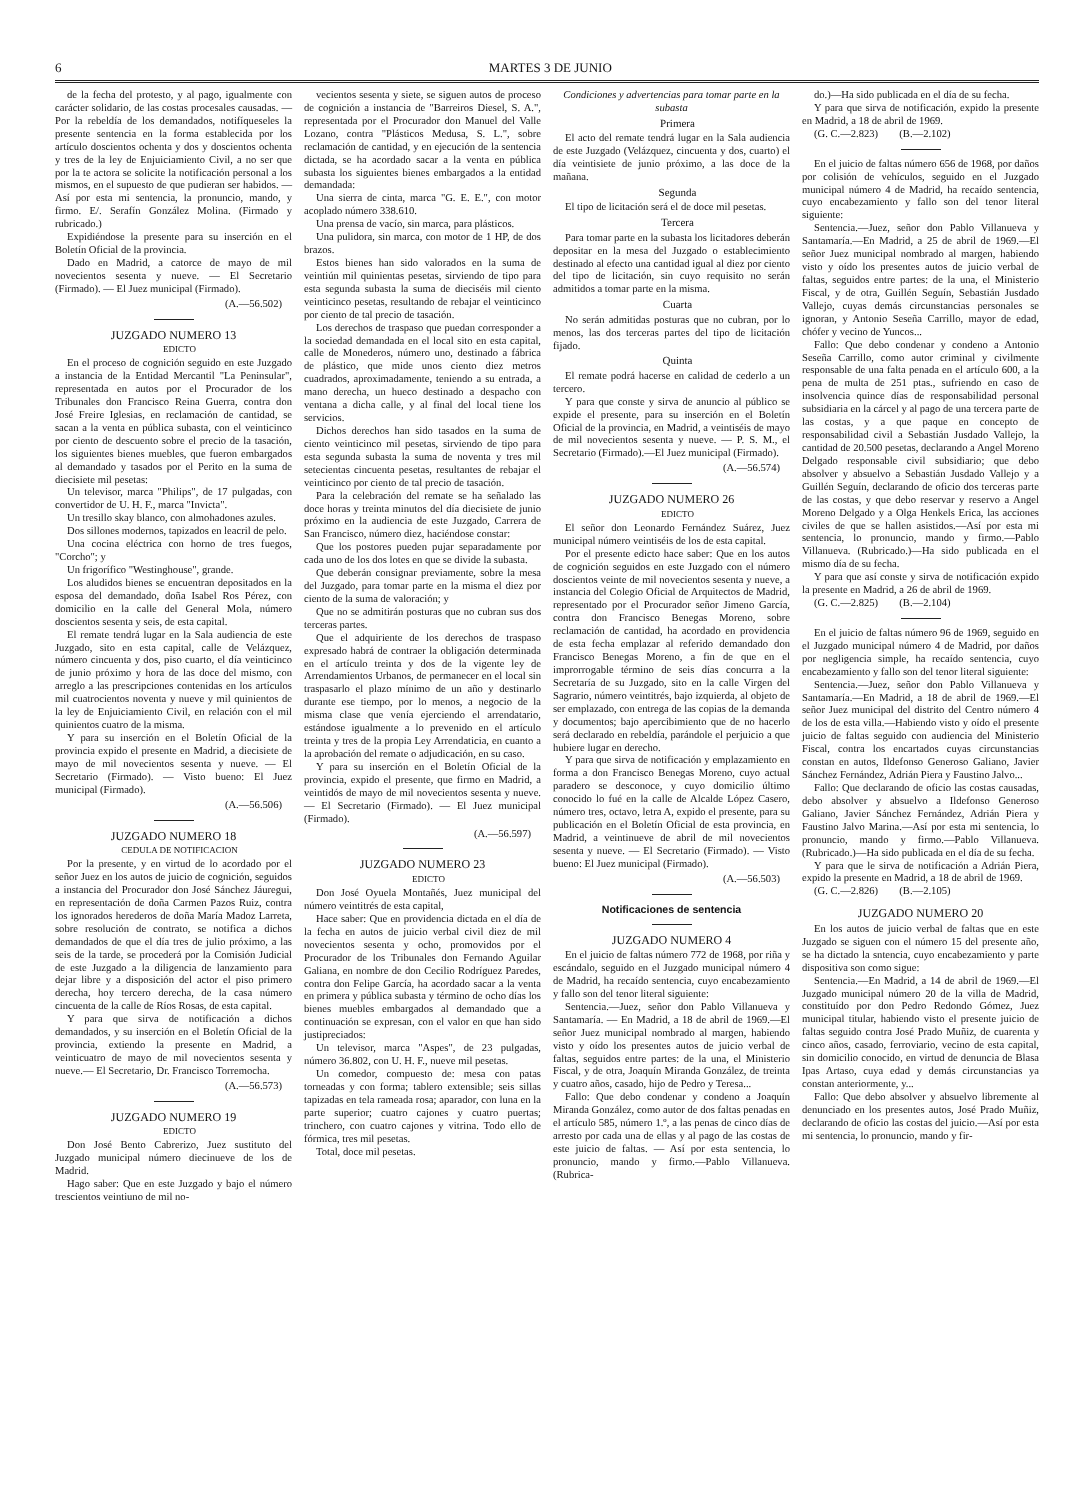6 MARTES 3 DE JUNIO
de la fecha del protesto, y al pago, igualmente con carácter solidario, de las costas procesales causadas. — Por la rebeldía de los demandados, notifíqueseles la presente sentencia en la forma establecida por los artículo doscientos ochenta y dos y doscientos ochenta y tres de la ley de Enjuiciamiento Civil, a no ser que por la te actora se solicite la notificación personal a los mismos, en el supuesto de que pudieran ser habidos. — Así por esta mi sentencia, la pronuncio, mando, y firmo. E/. Serafín González Molina. (Firmado y rubricado.)
Expidiéndose la presente para su inserción en el Boletín Oficial de la provincia.
Dado en Madrid, a catorce de mayo de mil novecientos sesenta y nueve. — El Secretario (Firmado). — El Juez municipal (Firmado).
(A.—56.502)
JUZGADO NUMERO 13
EDICTO
En el proceso de cognición seguido en este Juzgado a instancia de la Entidad Mercantil "La Peninsular", representada en autos por el Procurador de los Tribunales don Francisco Reina Guerra, contra don José Freire Iglesias, en reclamación de cantidad, se sacan a la venta en pública subasta, con el veinticinco por ciento de descuento sobre el precio de la tasación, los siguientes bienes muebles, que fueron embargados al demandado y tasados por el Perito en la suma de diecisiete mil pesetas:
Un televisor, marca "Philips", de 17 pulgadas, con convertidor de U. H. F., marca "Invicta".
Un tresillo skay blanco, con almohadones azules.
Dos sillones modernos, tapizados en leacril de pelo.
Una cocina eléctrica con horno de tres fuegos, "Corcho"; y
Un frigorífico "Westinghouse", grande.
Los aludidos bienes se encuentran depositados en la esposa del demandado, doña Isabel Ros Pérez, con domicilio en la calle del General Mola, número doscientos sesenta y seis, de esta capital.
El remate tendrá lugar en la Sala audiencia de este Juzgado, sito en esta capital, calle de Velázquez, número cincuenta y dos, piso cuarto, el día veinticinco de junio próximo y hora de las doce del mismo, con arreglo a las prescripciones contenidas en los artículos mil cuatrocientos noventa y nueve y mil quinientos de la ley de Enjuiciamiento Civil, en relación con el mil quinientos cuatro de la misma.
Y para su inserción en el Boletín Oficial de la provincia expido el presente en Madrid, a diecisiete de mayo de mil novecientos sesenta y nueve. — El Secretario (Firmado). — Visto bueno: El Juez municipal (Firmado).
(A.—56.506)
JUZGADO NUMERO 18
CEDULA DE NOTIFICACION
Por la presente, y en virtud de lo acordado por el señor Juez en los autos de juicio de cognición, seguidos a instancia del Procurador don José Sánchez Jáuregui, en representación de doña Carmen Pazos Ruiz, contra los ignorados herederos de doña María Madoz Larreta, sobre resolución de contrato, se notifica a dichos demandados de que el día tres de julio próximo, a las seis de la tarde, se procederá por la Comisión Judicial de este Juzgado a la diligencia de lanzamiento para dejar libre y a disposición del actor el piso primero derecha, hoy tercero derecha, de la casa número cincuenta de la calle de Ríos Rosas, de esta capital.
Y para que sirva de notificación a dichos demandados, y su inserción en el Boletín Oficial de la provincia, extiendo la presente en Madrid, a veinticuatro de mayo de mil novecientos sesenta y nueve.— El Secretario, Dr. Francisco Torremocha.
(A.—56.573)
JUZGADO NUMERO 19
EDICTO
Don José Bento Cabrerizo, Juez sustituto del Juzgado municipal número diecinueve de los de Madrid.
Hago saber: Que en este Juzgado y bajo el número trescientos veintiuno de mil no-
vecientos sesenta y siete, se siguen autos de proceso de cognición a instancia de "Barreiros Diesel, S. A.", representada por el Procurador don Manuel del Valle Lozano, contra "Plásticos Medusa, S. L.", sobre reclamación de cantidad, y en ejecución de la sentencia dictada, se ha acordado sacar a la venta en pública subasta los siguientes bienes embargados a la entidad demandada:
Una sierra de cinta, marca "G. E. E.", con motor acoplado número 338.610.
Una prensa de vacío, sin marca, para plásticos.
Una pulidora, sin marca, con motor de 1 HP, de dos brazos.
Estos bienes han sido valorados en la suma de veintiún mil quinientas pesetas, sirviendo de tipo para esta segunda subasta la suma de dieciséis mil ciento veinticinco pesetas, resultando de rebajar el veinticinco por ciento de tal precio de tasación.
Los derechos de traspaso que puedan corresponder a la sociedad demandada en el local sito en esta capital, calle de Monederos, número uno, destinado a fábrica de plástico, que mide unos ciento diez metros cuadrados, aproximadamente, teniendo a su entrada, a mano derecha, un hueco destinado a despacho con ventana a dicha calle, y al final del local tiene los servicios.
Dichos derechos han sido tasados en la suma de ciento veinticinco mil pesetas, sirviendo de tipo para esta segunda subasta la suma de noventa y tres mil setecientas cincuenta pesetas, resultantes de rebajar el veinticinco por ciento de tal precio de tasación.
Para la celebración del remate se ha señalado las doce horas y treinta minutos del día diecisiete de junio próximo en la audiencia de este Juzgado, Carrera de San Francisco, número diez, haciéndose constar:
Que los postores pueden pujar separadamente por cada uno de los dos lotes en que se divide la subasta.
Que deberán consignar previamente, sobre la mesa del Juzgado, para tomar parte en la misma el diez por ciento de la suma de valoración; y
Que no se admitirán posturas que no cubran sus dos terceras partes.
Que el adquiriente de los derechos de traspaso expresado habrá de contraer la obligación determinada en el artículo treinta y dos de la vigente ley de Arrendamientos Urbanos, de permanecer en el local sin traspasarlo el plazo mínimo de un año y destinarlo durante ese tiempo, por lo menos, a negocio de la misma clase que venía ejerciendo el arrendatario, estándose igualmente a lo prevenido en el artículo treinta y tres de la propia Ley Arrendaticia, en cuanto a la aprobación del remate o adjudicación, en su caso.
Y para su inserción en el Boletín Oficial de la provincia, expido el presente, que firmo en Madrid, a veintidós de mayo de mil novecientos sesenta y nueve. — El Secretario (Firmado). — El Juez municipal (Firmado).
(A.—56.597)
JUZGADO NUMERO 23
EDICTO
Don José Oyuela Montañés, Juez municipal del número veintitrés de esta capital,
Hace saber: Que en providencia dictada en el día de la fecha en autos de juicio verbal civil diez de mil novecientos sesenta y ocho, promovidos por el Procurador de los Tribunales don Fernando Aguilar Galiana, en nombre de don Cecilio Rodríguez Paredes, contra don Felipe García, ha acordado sacar a la venta en primera y pública subasta y término de ocho días los bienes muebles embargados al demandado que a continuación se expresan, con el valor en que han sido justipreciados:
Un televisor, marca "Aspes", de 23 pulgadas, número 36.802, con U. H. F., nueve mil pesetas.
Un comedor, compuesto de: mesa con patas torneadas y con forma; tablero extensible; seis sillas tapizadas en tela rameada rosa; aparador, con luna en la parte superior; cuatro cajones y cuatro puertas; trinchero, con cuatro cajones y vitrina. Todo ello de fórmica, tres mil pesetas.
Total, doce mil pesetas.
Condiciones y advertencias para tomar parte en la subasta
Primera
El acto del remate tendrá lugar en la Sala audiencia de este Juzgado (Velázquez, cincuenta y dos, cuarto) el día veintisiete de junio próximo, a las doce de la mañana.
Segunda
El tipo de licitación será el de doce mil pesetas.
Tercera
Para tomar parte en la subasta los licitadores deberán depositar en la mesa del Juzgado o establecimiento destinado al efecto una cantidad igual al diez por ciento del tipo de licitación, sin cuyo requisito no serán admitidos a tomar parte en la misma.
Cuarta
No serán admitidas posturas que no cubran, por lo menos, las dos terceras partes del tipo de licitación fijado.
Quinta
El remate podrá hacerse en calidad de cederlo a un tercero.
Y para que conste y sirva de anuncio al público se expide el presente, para su inserción en el Boletín Oficial de la provincia, en Madrid, a veintiséis de mayo de mil novecientos sesenta y nueve. — P. S. M., el Secretario (Firmado).—El Juez municipal (Firmado).
(A.—56.574)
JUZGADO NUMERO 26
EDICTO
El señor don Leonardo Fernández Suárez, Juez municipal número veintiséis de los de esta capital.
Por el presente edicto hace saber: Que en los autos de cognición seguidos en este Juzgado con el número doscientos veinte de mil novecientos sesenta y nueve, a instancia del Colegio Oficial de Arquitectos de Madrid, representado por el Procurador señor Jimeno García, contra don Francisco Benegas Moreno, sobre reclamación de cantidad, ha acordado en providencia de esta fecha emplazar al referido demandado don Francisco Benegas Moreno, a fin de que en el improrrogable término de seis días concurra a la Secretaría de su Juzgado, sito en la calle Virgen del Sagrario, número veintitrés, bajo izquierda, al objeto de ser emplazado, con entrega de las copias de la demanda y documentos; bajo apercibimiento que de no hacerlo será declarado en rebeldía, parándole el perjuicio a que hubiere lugar en derecho.
Y para que sirva de notificación y emplazamiento en forma a don Francisco Benegas Moreno, cuyo actual paradero se desconoce, y cuyo domicilio último conocido lo fué en la calle de Alcalde López Casero, número tres, octavo, letra A, expido el presente, para su publicación en el Boletín Oficial de esta provincia, en Madrid, a veintinueve de abril de mil novecientos sesenta y nueve. — El Secretario (Firmado). — Visto bueno: El Juez municipal (Firmado).
(A.—56.503)
Notificaciones de sentencia
JUZGADO NUMERO 4
En el juicio de faltas número 772 de 1968, por riña y escándalo, seguido en el Juzgado municipal número 4 de Madrid, ha recaído sentencia, cuyo encabezamiento y fallo son del tenor literal siguiente:
Sentencia.—Juez, señor don Pablo Villanueva y Santamaría. — En Madrid, a 18 de abril de 1969.—El señor Juez municipal nombrado al margen, habiendo visto y oído los presentes autos de juicio verbal de faltas, seguidos entre partes: de la una, el Ministerio Fiscal, y de otra, Joaquín Miranda González, de treinta y cuatro años, casado, hijo de Pedro y Teresa...
Fallo: Que debo condenar y condeno a Joaquín Miranda González, como autor de dos faltas penadas en el artículo 585, número 1.º, a las penas de cinco días de arresto por cada una de ellas y al pago de las costas de este juicio de faltas. — Así por esta sentencia, lo pronuncio, mando y firmo.—Pablo Villanueva. (Rubrica-
do.)—Ha sido publicada en el día de su fecha.
Y para que sirva de notificación, expido la presente en Madrid, a 18 de abril de 1969.
(G. C.—2.823) (B.—2.102)
En el juicio de faltas número 656 de 1968, por daños por colisión de vehículos, seguido en el Juzgado municipal número 4 de Madrid, ha recaído sentencia, cuyo encabezamiento y fallo son del tenor literal siguiente:
Sentencia.—Juez, señor don Pablo Villanueva y Santamaría.—En Madrid, a 25 de abril de 1969.—El señor Juez municipal nombrado al margen, habiendo visto y oído los presentes autos de juicio verbal de faltas, seguidos entre partes: de la una, el Ministerio Fiscal, y de otra, Guillén Seguín, Sebastián Jusdado Vallejo, cuyas demás circunstancias personales se ignoran, y Antonio Seseña Carrillo, mayor de edad, chófer y vecino de Yuncos...
Fallo: Que debo condenar y condeno a Antonio Seseña Carrillo, como autor criminal y civilmente responsable de una falta penada en el artículo 600, a la pena de multa de 251 ptas., sufriendo en caso de insolvencia quince días de responsabilidad personal subsidiaria en la cárcel y al pago de una tercera parte de las costas, y a que paque en concepto de responsabilidad civil a Sebastián Jusdado Vallejo, la cantidad de 20.500 pesetas, declarando a Angel Moreno Delgado responsable civil subsidiario; que debo absolver y absuelvo a Sebastián Jusdado Vallejo y a Guillén Seguín, declarando de oficio dos terceras parte de las costas, y que debo reservar y reservo a Angel Moreno Delgado y a Olga Henkels Erica, las acciones civiles de que se hallen asistidos.—Así por esta mi sentencia, lo pronuncio, mando y firmo.—Pablo Villanueva. (Rubricado.)—Ha sido publicada en el mismo día de su fecha.
Y para que así conste y sirva de notificación expido la presente en Madrid, a 26 de abril de 1969.
(G. C.—2.825) (B.—2.104)
En el juicio de faltas número 96 de 1969, seguido en el Juzgado municipal número 4 de Madrid, por daños por negligencia simple, ha recaído sentencia, cuyo encabezamiento y fallo son del tenor literal siguiente:
Sentencia.—Juez, señor don Pablo Villanueva y Santamaría.—En Madrid, a 18 de abril de 1969.—El señor Juez municipal del distrito del Centro número 4 de los de esta villa.—Habiendo visto y oído el presente juicio de faltas seguido con audiencia del Ministerio Fiscal, contra los encartados cuyas circunstancias constan en autos, Ildefonso Generoso Galiano, Javier Sánchez Fernández, Adrián Piera y Faustino Jalvo...
Fallo: Que declarando de oficio las costas causadas, debo absolver y absuelvo a Ildefonso Generoso Galiano, Javier Sánchez Fernández, Adrián Piera y Faustino Jalvo Marina.—Así por esta mi sentencia, lo pronuncio, mando y firmo.—Pablo Villanueva. (Rubricado.)—Ha sido publicada en el día de su fecha.
Y para que le sirva de notificación a Adrián Piera, expido la presente en Madrid, a 18 de abril de 1969.
(G. C.—2.826) (B.—2.105)
JUZGADO NUMERO 20
En los autos de juicio verbal de faltas que en este Juzgado se siguen con el número 15 del presente año, se ha dictado la sntencia, cuyo encabezamiento y parte dispositiva son como sigue:
Sentencia.—En Madrid, a 14 de abril de 1969.—El Juzgado municipal número 20 de la villa de Madrid, constituído por don Pedro Redondo Gómez, Juez municipal titular, habiendo visto el presente juicio de faltas seguido contra José Prado Muñiz, de cuarenta y cinco años, casado, ferroviario, vecino de esta capital, sin domicilio conocido, en virtud de denuncia de Blasa Ipas Artaso, cuya edad y demás circunstancias ya constan anteriormente, y...
Fallo: Que debo absolver y absuelvo libremente al denunciado en los presentes autos, José Prado Muñiz, declarando de oficio las costas del juicio.—Así por esta mi sentencia, lo pronuncio, mando y fir-